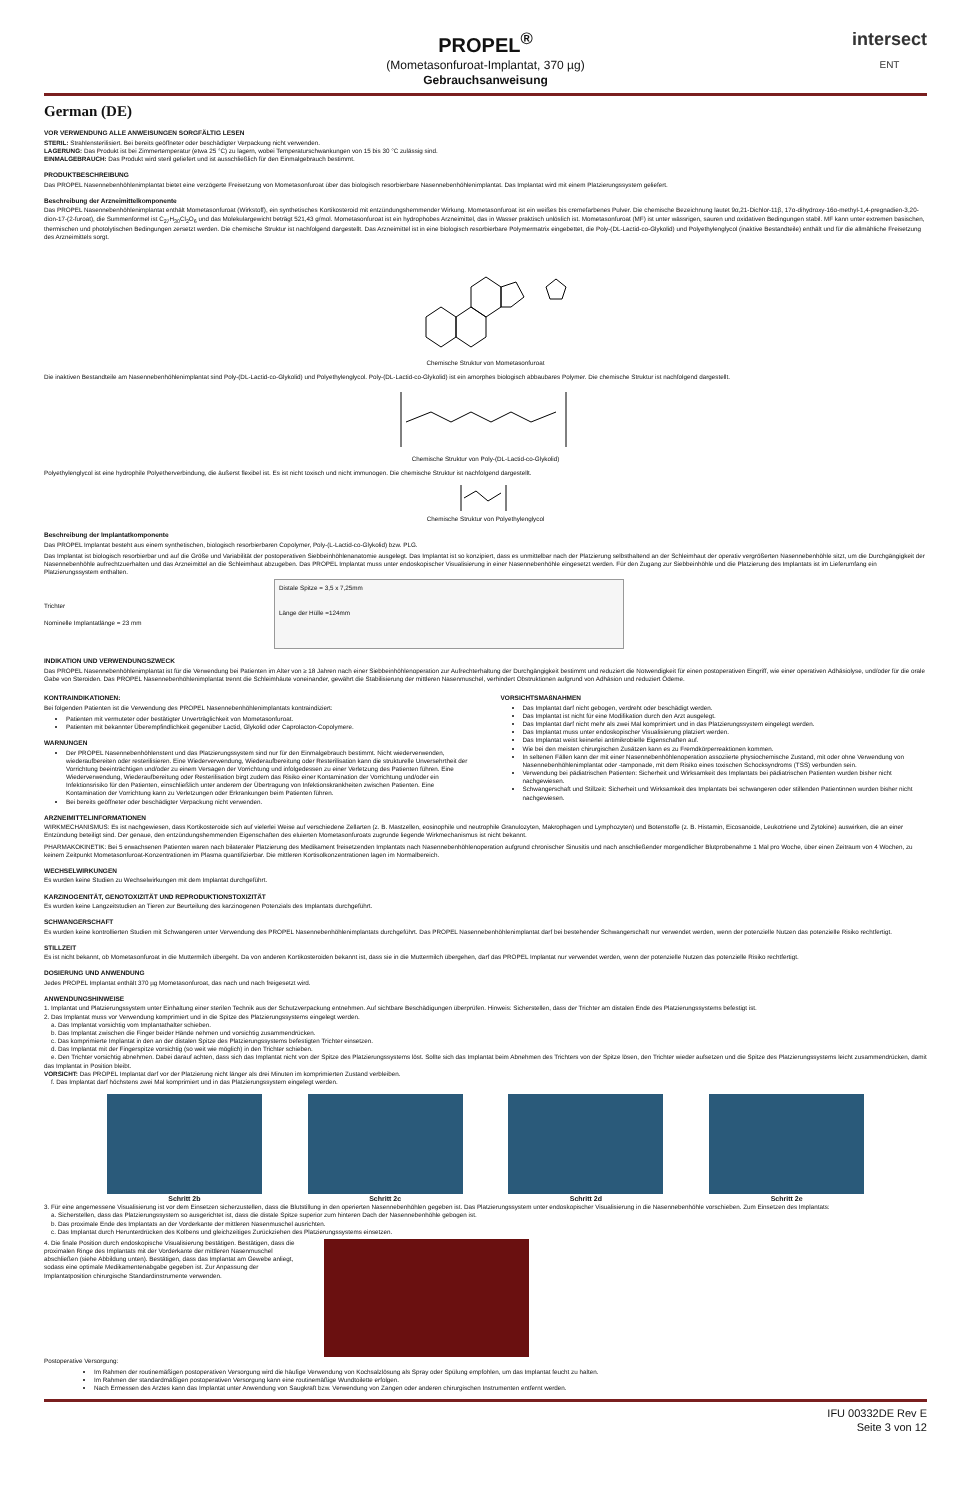PROPEL<sup>®</sup>
(Mometasonfuroat-Implantat, 370 µg)
Gebrauchsanweisung
intersect
ENT
German (DE)
VOR VERWENDUNG ALLE ANWEISUNGEN SORGFÄLTIG LESEN
STERIL: Strahlensterilisiert. Bei bereits geöffneter oder beschädigter Verpackung nicht verwenden.
LAGERUNG: Das Produkt ist bei Zimmertemperatur (etwa 25 °C) zu lagern, wobei Temperaturschwankungen von 15 bis 30 °C zulässig sind.
EINMALGEBRAUCH: Das Produkt wird steril geliefert und ist ausschließlich für den Einmalgebrauch bestimmt.
PRODUKTBESCHREIBUNG
Das PROPEL Nasennebenhöhlenimplantat bietet eine verzögerte Freisetzung von Mometasonfuroat über das biologisch resorbierbare Nasennebenhöhlenimplantat. Das Implantat wird mit einem Platzierungssystem geliefert.
Beschreibung der Arzneimittelkomponente
Das PROPEL Nasennebenhöhlenimplantat enthält Mometasonfuroat (Wirkstoff), ein synthetisches Kortikosteroid mit entzündungshemmender Wirkung. Mometasonfuroat ist ein weißes bis cremefarbenes Pulver. Die chemische Bezeichnung lautet 9α,21-Dichlor-11β, 17α-dihydroxy-16α-methyl-1,4-pregnadien-3,20-dion-17-(2-furoat), die Summenformel ist C<sub>27</sub>H<sub>30</sub>Cl<sub>2</sub>O<sub>6</sub> und das Molekulargewicht beträgt 521,43 g/mol. Mometasonfuroat ist ein hydrophobes Arzneimittel, das in Wasser praktisch unlöslich ist. Mometasonfuroat (MF) ist unter wässrigen, sauren und oxidativen Bedingungen stabil. MF kann unter extremen basischen, thermischen und photolytischen Bedingungen zersetzt werden. Die chemische Struktur ist nachfolgend dargestellt. Das Arzneimittel ist in eine biologisch resorbierbare Polymermatrix eingebettet, die Poly-(DL-Lactid-co-Glykolid) und Polyethylenglycol (inaktive Bestandteile) enthält und für die allmähliche Freisetzung des Arzneimittels sorgt.
Chemische Struktur von Mometasonfuroat
Die inaktiven Bestandteile am Nasennebenhöhlenimplantat sind Poly-(DL-Lactid-co-Glykolid) und Polyethylenglycol. Poly-(DL-Lactid-co-Glykolid) ist ein amorphes biologisch abbaubares Polymer. Die chemische Struktur ist nachfolgend dargestellt.
Chemische Struktur von Poly-(DL-Lactid-co-Glykolid)
Polyethylenglycol ist eine hydrophile Polyetherverbindung, die äußerst flexibel ist. Es ist nicht toxisch und nicht immunogen. Die chemische Struktur ist nachfolgend dargestellt.
Chemische Struktur von Polyethylenglycol
Beschreibung der Implantatkomponente
Das PROPEL Implantat besteht aus einem synthetischen, biologisch resorbierbaren Copolymer, Poly-(L-Lactid-co-Glykolid) bzw. PLG.
Das Implantat ist biologisch resorbierbar und auf die Größe und Variabilität der postoperativen Siebbeinhöhlenanatomie ausgelegt. Das Implantat ist so konzipiert, dass es unmittelbar nach der Platzierung selbsthaltend an der Schleimhaut der operativ vergrößerten Nasennebenhöhle sitzt, um die Durchgängigkeit der Nasennebenhöhle aufrechtzuerhalten und das Arzneimittel an die Schleimhaut abzugeben. Das PROPEL Implantat muss unter endoskopischer Visualisierung in einer Nasennebenhöhle eingesetzt werden. Für den Zugang zur Siebbeinhöhle und die Platzierung des Implantats ist im Lieferumfang ein Platzierungssystem enthalten.
Trichter
Nominelle Implantatlänge = 23 mm
Distale Spitze = 3,5 x 7,25mm
Länge der Hülle =124mm
INDIKATION UND VERWENDUNGSZWECK
Das PROPEL Nasennebenhöhlenimplantat ist für die Verwendung bei Patienten im Alter von ≥ 18 Jahren nach einer Siebbeinhöhlenoperation zur Aufrechterhaltung der Durchgängigkeit bestimmt und reduziert die Notwendigkeit für einen postoperativen Eingriff, wie einer operativen Adhäsiolyse, und/oder für die orale Gabe von Steroiden. Das PROPEL Nasennebenhöhlenimplantat trennt die Schleimhäute voneinander, gewährt die Stabilisierung der mittleren Nasenmuschel, verhindert Obstruktionen aufgrund von Adhäsion und reduziert Ödeme.
KONTRAINDIKATIONEN:
Bei folgenden Patienten ist die Verwendung des PROPEL Nasennebenhöhlenimplantats kontraindiziert:
Patienten mit vermuteter oder bestätigter Unverträglichkeit von Mometasonfuroat.
Patienten mit bekannter Überempfindlichkeit gegenüber Lactid, Glykolid oder Caprolacton-Copolymere.
WARNUNGEN
Der PROPEL Nasennebenhöhlenstent und das Platzierungssystem sind nur für den Einmalgebrauch bestimmt. Nicht wiederverwenden, wiederaufbereiten oder resterilisieren. Eine Wiederverwendung, Wiederaufbereitung oder Resterilisation kann die strukturelle Unversehrtheit der Vorrichtung beeinträchtigen und/oder zu einem Versagen der Vorrichtung und infolgedessen zu einer Verletzung des Patienten führen. Eine Wiederverwendung, Wiederaufbereitung oder Resterilisation birgt zudem das Risiko einer Kontamination der Vorrichtung und/oder ein Infektionsrisiko für den Patienten, einschließlich unter anderem der Übertragung von Infektionskrankheiten zwischen Patienten. Eine Kontamination der Vorrichtung kann zu Verletzungen oder Erkrankungen beim Patienten führen.
Bei bereits geöffneter oder beschädigter Verpackung nicht verwenden.
VORSICHTSMAßNAHMEN
Das Implantat darf nicht gebogen, verdreht oder beschädigt werden.
Das Implantat ist nicht für eine Modifikation durch den Arzt ausgelegt.
Das Implantat darf nicht mehr als zwei Mal komprimiert und in das Platzierungssystem eingelegt werden.
Das Implantat muss unter endoskopischer Visualisierung platziert werden.
Das Implantat weist keinerlei antimikrobielle Eigenschaften auf.
Wie bei den meisten chirurgischen Zusätzen kann es zu Fremdkörperreaktionen kommen.
In seltenen Fällen kann der mit einer Nasennebenhöhlenoperation assoziierte physiochemische Zustand, mit oder ohne Verwendung von Nasennebenhöhlenimplantat oder -tamponade, mit dem Risiko eines toxischen Schocksyndroms (TSS) verbunden sein.
Verwendung bei pädiatrischen Patienten: Sicherheit und Wirksamkeit des Implantats bei pädiatrischen Patienten wurden bisher nicht nachgewiesen.
Schwangerschaft und Stillzeit: Sicherheit und Wirksamkeit des Implantats bei schwangeren oder stillenden Patientinnen wurden bisher nicht nachgewiesen.
ARZNEIMITTELINFORMATIONEN
WIRKMECHANISMUS: Es ist nachgewiesen, dass Kortikosteroide sich auf vielerlei Weise auf verschiedene Zellarten (z. B. Mastzellen, eosinophile und neutrophile Granulozyten, Makrophagen und Lymphozyten) und Botenstoffe (z. B. Histamin, Eicosanoide, Leukotriene und Zytokine) auswirken, die an einer Entzündung beteiligt sind. Der genaue, den entzündungshemmenden Eigenschaften des eluierten Mometasonfuroats zugrunde liegende Wirkmechanismus ist nicht bekannt.
PHARMAKOKINETIK: Bei 5 erwachsenen Patienten waren nach bilateraler Platzierung des Medikament freisetzenden Implantats nach Nasennebenhöhlenoperation aufgrund chronischer Sinusitis und nach anschließender morgendlicher Blutprobenahme 1 Mal pro Woche, über einen Zeitraum von 4 Wochen, zu keinem Zeitpunkt Mometasonfuroat-Konzentrationen im Plasma quantifizierbar. Die mittleren Kortisolkonzentrationen lagen im Normalbereich.
WECHSELWIRKUNGEN
Es wurden keine Studien zu Wechselwirkungen mit dem Implantat durchgeführt.
KARZINOGENITÄT, GENOTOXIZITÄT UND REPRODUKTIONSTOXIZITÄT
Es wurden keine Langzeitstudien an Tieren zur Beurteilung des karzinogenen Potenzials des Implantats durchgeführt.
SCHWANGERSCHAFT
Es wurden keine kontrollierten Studien mit Schwangeren unter Verwendung des PROPEL Nasennebenhöhlenimplantats durchgeführt. Das PROPEL Nasennebenhöhlenimplantat darf bei bestehender Schwangerschaft nur verwendet werden, wenn der potenzielle Nutzen das potenzielle Risiko rechtfertigt.
STILLZEIT
Es ist nicht bekannt, ob Mometasonfuroat in die Muttermilch übergeht. Da von anderen Kortikosteroiden bekannt ist, dass sie in die Muttermilch übergehen, darf das PROPEL Implantat nur verwendet werden, wenn der potenzielle Nutzen das potenzielle Risiko rechtfertigt.
DOSIERUNG UND ANWENDUNG
Jedes PROPEL Implantat enthält 370 µg Mometasonfuroat, das nach und nach freigesetzt wird.
ANWENDUNGSHINWEISE
1. Implantat und Platzierungssystem unter Einhaltung einer sterilen Technik aus der Schutzverpackung entnehmen. Auf sichtbare Beschädigungen überprüfen. Hinweis: Sicherstellen, dass der Trichter am distalen Ende des Platzierungssystems befestigt ist.
2. Das Implantat muss vor Verwendung komprimiert und in die Spitze des Platzierungssystems eingelegt werden.
a. Das Implantat vorsichtig vom Implantathalter schieben.
b. Das Implantat zwischen die Finger beider Hände nehmen und vorsichtig zusammendrücken.
c. Das komprimierte Implantat in den an der distalen Spitze des Platzierungssystems befestigten Trichter einsetzen.
d. Das Implantat mit der Fingerspitze vorsichtig (so weit wie möglich) in den Trichter schieben.
e. Den Trichter vorsichtig abnehmen. Dabei darauf achten, dass sich das Implantat nicht von der Spitze des Platzierungssystems löst. Sollte sich das Implantat beim Abnehmen des Trichters von der Spitze lösen, den Trichter wieder aufsetzen und die Spitze des Platzierungssystems leicht zusammendrücken, damit das Implantat in Position bleibt.
VORSICHT: Das PROPEL Implantat darf vor der Platzierung nicht länger als drei Minuten im komprimierten Zustand verbleiben.
f. Das Implantat darf höchstens zwei Mal komprimiert und in das Platzierungssystem eingelegt werden.
Schritt 2b Schritt 2c Schritt 2d Schritt 2e
3. Für eine angemessene Visualisierung ist vor dem Einsetzen sicherzustellen, dass die Blutstillung in den operierten Nasennebenhöhlen gegeben ist. Das Platzierungssystem unter endoskopischer Visualisierung in die Nasennebenhöhle vorschieben. Zum Einsetzen des Implantats:
a. Sicherstellen, dass das Platzierungssystem so ausgerichtet ist, dass die distale Spitze superior zum hinteren Dach der Nasennebenhöhle gebogen ist.
b. Das proximale Ende des Implantats an der Vorderkante der mittleren Nasenmuschel ausrichten.
c. Das Implantat durch Herunterdrücken des Kolbens und gleichzeitiges Zurückziehen des Platzierungssystems einsetzen.
4. Die finale Position durch endoskopische Visualisierung bestätigen. Bestätigen, dass die proximalen Ringe des Implantats mit der Vorderkante der mittleren Nasenmuschel abschließen (siehe Abbildung unten). Bestätigen, dass das Implantat am Gewebe anliegt, sodass eine optimale Medikamentenabgabe gegeben ist. Zur Anpassung der Implantatposition chirurgische Standardinstrumente verwenden.
Postoperative Versorgung:
Im Rahmen der routinemäßigen postoperativen Versorgung wird die häufige Verwendung von Kochsalzlösung als Spray oder Spülung empfohlen, um das Implantat feucht zu halten.
Im Rahmen der standardmäßigen postoperativen Versorgung kann eine routinemäßige Wundtoilette erfolgen.
Nach Ermessen des Arztes kann das Implantat unter Anwendung von Saugkraft bzw. Verwendung von Zangen oder anderen chirurgischen Instrumenten entfernt werden.
IFU 00332DE Rev E
Seite 3 von 12